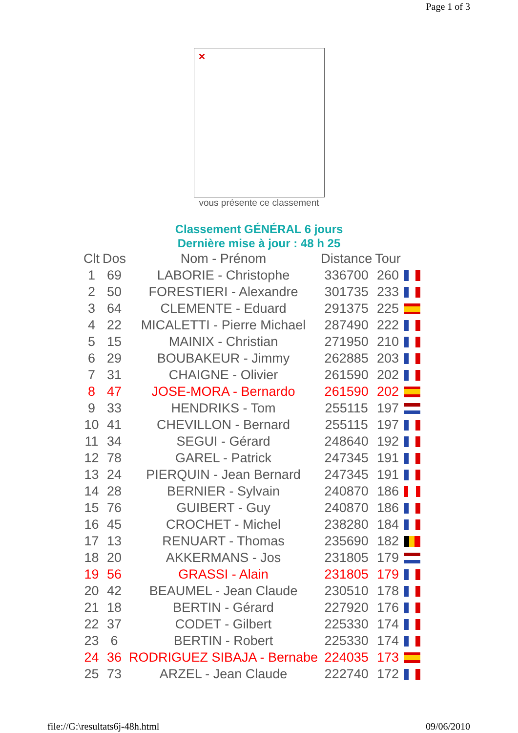Page 1 of 3
✕
vous présente ce classement
Classement GÉNÉRAL 6 jours
Dernière mise à jour : 48 h 25
| Clt | Dos | Nom - Prénom | Distance | Tour | |
| --- | --- | --- | --- | --- | --- |
| 1 | 69 | LABORIE - Christophe | 336700 | 260 | |
| 2 | 50 | FORESTIERI - Alexandre | 301735 | 233 | |
| 3 | 64 | CLEMENTE - Eduard | 291375 | 225 | |
| 4 | 22 | MICALETTI - Pierre Michael | 287490 | 222 | |
| 5 | 15 | MAINIX - Christian | 271950 | 210 | |
| 6 | 29 | BOUBAKEUR - Jimmy | 262885 | 203 | |
| 7 | 31 | CHAIGNE - Olivier | 261590 | 202 | |
| 8 | 47 | JOSE-MORA - Bernardo | 261590 | 202 | |
| 9 | 33 | HENDRIKS - Tom | 255115 | 197 | |
| 10 | 41 | CHEVILLON - Bernard | 255115 | 197 | |
| 11 | 34 | SEGUI - Gérard | 248640 | 192 | |
| 12 | 78 | GAREL - Patrick | 247345 | 191 | |
| 13 | 24 | PIERQUIN - Jean Bernard | 247345 | 191 | |
| 14 | 28 | BERNIER - Sylvain | 240870 | 186 | |
| 15 | 76 | GUIBERT - Guy | 240870 | 186 | |
| 16 | 45 | CROCHET - Michel | 238280 | 184 | |
| 17 | 13 | RENUART - Thomas | 235690 | 182 | |
| 18 | 20 | AKKERMANS - Jos | 231805 | 179 | |
| 19 | 56 | GRASSI - Alain | 231805 | 179 | |
| 20 | 42 | BEAUMEL - Jean Claude | 230510 | 178 | |
| 21 | 18 | BERTIN - Gérard | 227920 | 176 | |
| 22 | 37 | CODET - Gilbert | 225330 | 174 | |
| 23 | 6 | BERTIN - Robert | 225330 | 174 | |
| 24 | 36 | RODRIGUEZ SIBAJA - Bernabe | 224035 | 173 | |
| 25 | 73 | ARZEL - Jean Claude | 222740 | 172 | |
file://G:\resultats6j-48h.html 09/06/2010